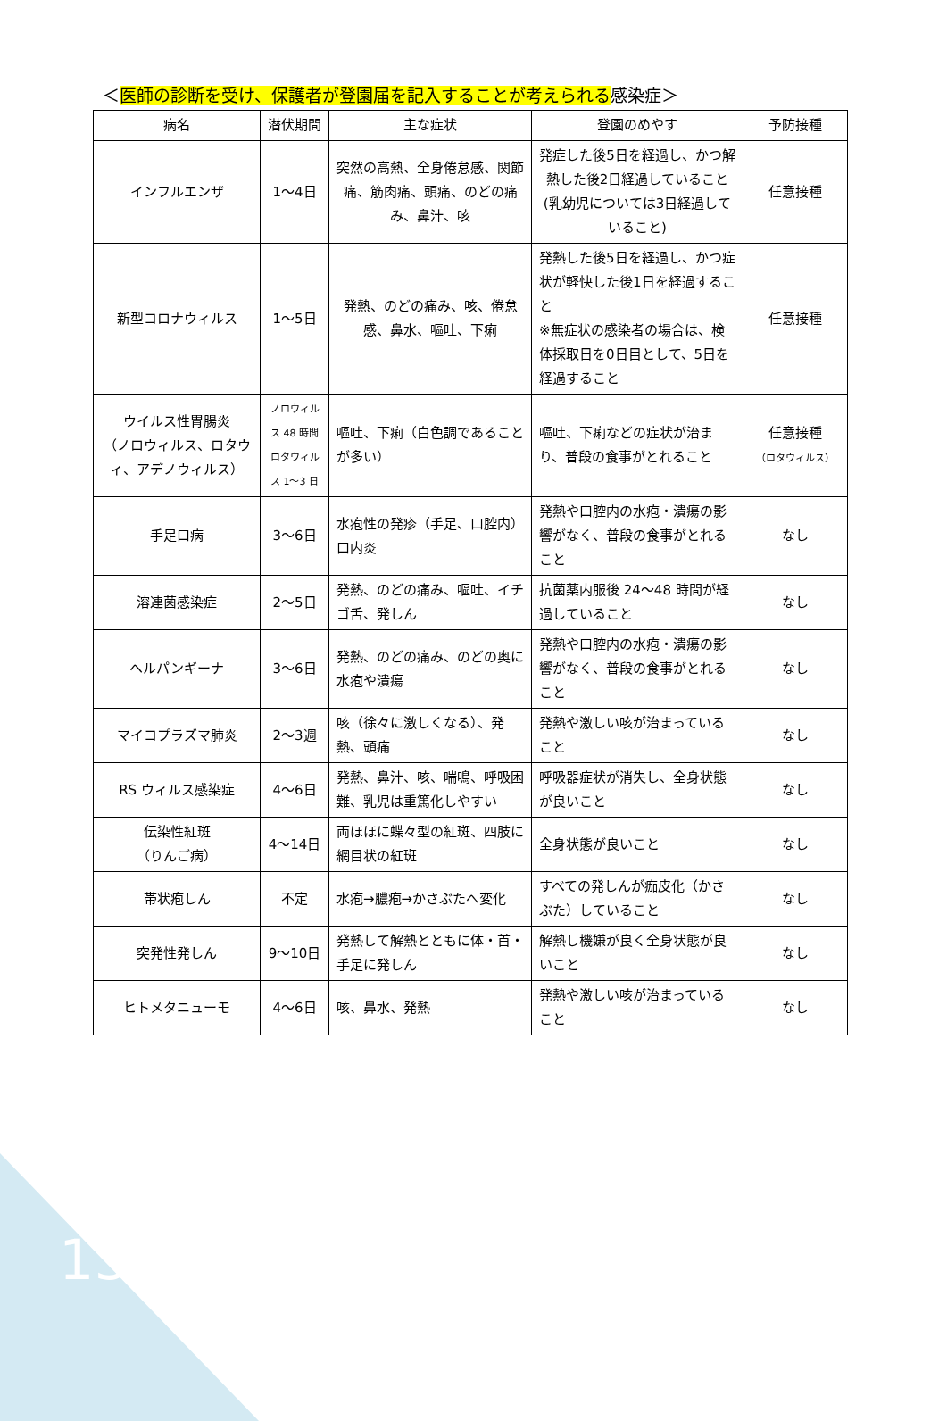＜医師の診断を受け、保護者が登園届を記入することが考えられる感染症＞
| 病名 | 潜伏期間 | 主な症状 | 登園のめやす | 予防接種 |
| --- | --- | --- | --- | --- |
| インフルエンザ | 1～4日 | 突然の高熱、全身倦怠感、関節痛、筋肉痛、頭痛、のどの痛み、鼻汁、咳 | 発症した後5日を経過し、かつ解熱した後2日経過していること(乳幼児については3日経過していること) | 任意接種 |
| 新型コロナウィルス | 1～5日 | 発熱、のどの痛み、咳、倦怠感、鼻水、嘔吐、下痢 | 発熱した後5日を経過し、かつ症状が軽快した後1日を経過すること ※無症状の感染者の場合は、検体採取日を0日目として、5日を経過すること | 任意接種 |
| ウイルス性胃腸炎 （ノロウィルス、ロタウィ、アデノウィルス） | ノロウィルス 48 時間 ロタウィルス 1～3 日 | 嘔吐、下痢（白色調であることが多い） | 嘔吐、下痢などの症状が治まり、普段の食事がとれること | 任意接種 （ロタウィルス） |
| 手足口病 | 3～6日 | 水疱性の発疹（手足、口腔内）口内炎 | 発熱や口腔内の水疱・潰瘍の影響がなく、普段の食事がとれること | なし |
| 溶連菌感染症 | 2～5日 | 発熱、のどの痛み、嘔吐、イチゴ舌、発しん | 抗菌薬内服後 24～48 時間が経過していること | なし |
| ヘルパンギーナ | 3～6日 | 発熱、のどの痛み、のどの奥に水疱や潰瘍 | 発熱や口腔内の水疱・潰瘍の影響がなく、普段の食事がとれること | なし |
| マイコプラズマ肺炎 | 2～3週 | 咳（徐々に激しくなる）、発熱、頭痛 | 発熱や激しい咳が治まっていること | なし |
| RS ウィルス感染症 | 4～6日 | 発熱、鼻汁、咳、喘鳴、呼吸困難、乳児は重篤化しやすい | 呼吸器症状が消失し、全身状態が良いこと | なし |
| 伝染性紅斑 （りんご病） | 4～14日 | 両ほほに蝶々型の紅斑、四肢に網目状の紅斑 | 全身状態が良いこと | なし |
| 帯状疱しん | 不定 | 水疱→膿疱→かさぶたへ変化 | すべての発しんが痂皮化（かさぶた）していること | なし |
| 突発性発しん | 9～10日 | 発熱して解熱とともに体・首・手足に発しん | 解熱し機嫌が良く全身状態が良いこと | なし |
| ヒトメタニューモ | 4～6日 | 咳、鼻水、発熱 | 発熱や激しい咳が治まっていること | なし |
13